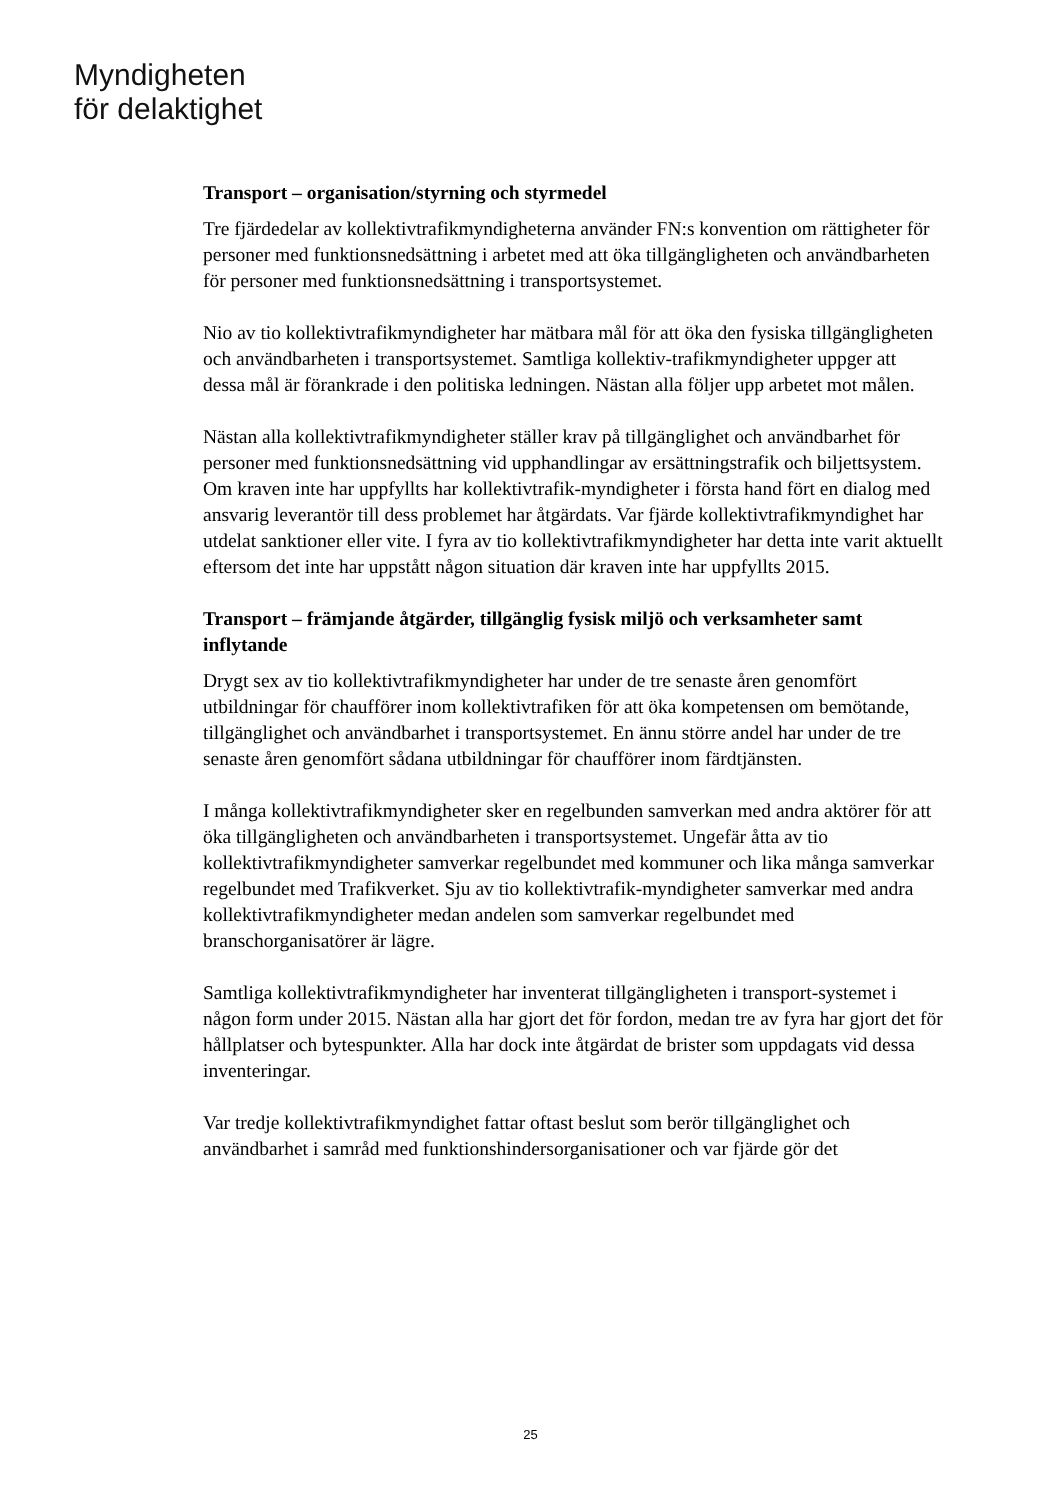Myndigheten
för delaktighet
Transport – organisation/styrning och styrmedel
Tre fjärdedelar av kollektivtrafikmyndigheterna använder FN:s konvention om rättigheter för personer med funktionsnedsättning i arbetet med att öka tillgängligheten och användbarheten för personer med funktionsnedsättning i transportsystemet.
Nio av tio kollektivtrafikmyndigheter har mätbara mål för att öka den fysiska tillgängligheten och användbarheten i transportsystemet. Samtliga kollektiv-trafikmyndigheter uppger att dessa mål är förankrade i den politiska ledningen. Nästan alla följer upp arbetet mot målen.
Nästan alla kollektivtrafikmyndigheter ställer krav på tillgänglighet och användbarhet för personer med funktionsnedsättning vid upphandlingar av ersättningstrafik och biljettsystem. Om kraven inte har uppfyllts har kollektivtrafik-myndigheter i första hand fört en dialog med ansvarig leverantör till dess problemet har åtgärdats. Var fjärde kollektivtrafikmyndighet har utdelat sanktioner eller vite. I fyra av tio kollektivtrafikmyndigheter har detta inte varit aktuellt eftersom det inte har uppstått någon situation där kraven inte har uppfyllts 2015.
Transport – främjande åtgärder, tillgänglig fysisk miljö och verksamheter samt inflytande
Drygt sex av tio kollektivtrafikmyndigheter har under de tre senaste åren genomfört utbildningar för chaufförer inom kollektivtrafiken för att öka kompetensen om bemötande, tillgänglighet och användbarhet i transportsystemet. En ännu större andel har under de tre senaste åren genomfört sådana utbildningar för chaufförer inom färdtjänsten.
I många kollektivtrafikmyndigheter sker en regelbunden samverkan med andra aktörer för att öka tillgängligheten och användbarheten i transportsystemet. Ungefär åtta av tio kollektivtrafikmyndigheter samverkar regelbundet med kommuner och lika många samverkar regelbundet med Trafikverket. Sju av tio kollektivtrafik-myndigheter samverkar med andra kollektivtrafikmyndigheter medan andelen som samverkar regelbundet med branschorganisatörer är lägre.
Samtliga kollektivtrafikmyndigheter har inventerat tillgängligheten i transport-systemet i någon form under 2015. Nästan alla har gjort det för fordon, medan tre av fyra har gjort det för hållplatser och bytespunkter. Alla har dock inte åtgärdat de brister som uppdagats vid dessa inventeringar.
Var tredje kollektivtrafikmyndighet fattar oftast beslut som berör tillgänglighet och användbarhet i samråd med funktionshindersorganisationer och var fjärde gör det
25